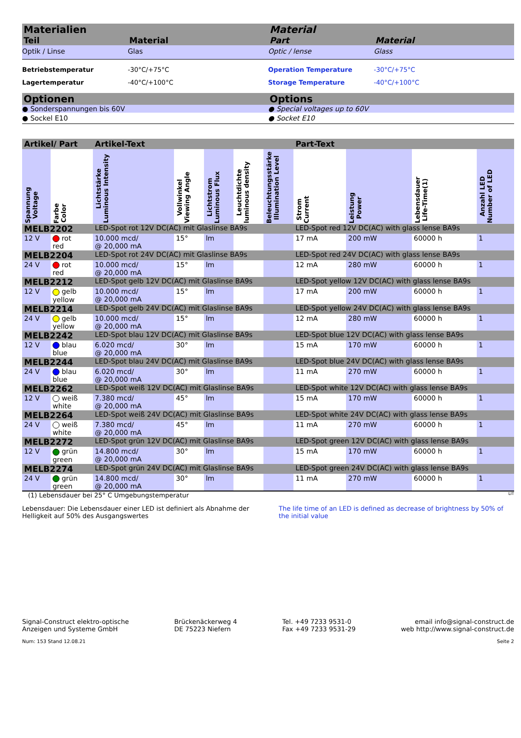Materialien Material
Teil Material Part Material
Optik / Linse Glas Optic / lense Glass
Betriebstemperatur -30°C/+75°C
Lagertemperatur -40°C/+100°C
Operation Temperature -30°C/+75°C
Storage Temperature -40°C/+100°C
Optionen Options
● Sonderspannungen bis 60V ● Special voltages up to 60V
● Sockel E10 ● Socket E10
| Artikel/ Part | | Artikel-Text | | | | | Part-Text | | | |
| Spannung Voltage | Farbe Color | Lichtstärke Luminous Intensity | Vollwinkel Viewing Angle | Lichtstrom Luminous Flux | Leuchtdichte luminous density | Beleuchtungsstärke Illumination Level | Strom Current | Leistung Power | Lebensdauer Life-Time(1) | Anzahl LED Number of LED |
| MELB2202 | | LED-Spot rot 12V DC(AC) mit Glaslinse BA9s | | | | | LED-Spot red 12V DC(AC) with glass lense BA9s | | | |
| 12 V | rot red | 10.000 mcd/ @ 20,000 mA | 15° | lm | | | 17 mA | 200 mW | 60000 h | 1 |
| MELB2204 | | LED-Spot rot 24V DC(AC) mit Glaslinse BA9s | | | | | LED-Spot red 24V DC(AC) with glass lense BA9s | | | |
| 24 V | rot red | 10.000 mcd/ @ 20,000 mA | 15° | lm | | | 12 mA | 280 mW | 60000 h | 1 |
| MELB2212 | | LED-Spot gelb 12V DC(AC) mit Glaslinse BA9s | | | | | LED-Spot yellow 12V DC(AC) with glass lense BA9s | | | |
| 12 V | gelb yellow | 10.000 mcd/ @ 20,000 mA | 15° | lm | | | 17 mA | 200 mW | 60000 h | 1 |
| MELB2214 | | LED-Spot gelb 24V DC(AC) mit Glaslinse BA9s | | | | | LED-Spot yellow 24V DC(AC) with glass lense BA9s | | | |
| 24 V | gelb yellow | 10.000 mcd/ @ 20,000 mA | 15° | lm | | | 12 mA | 280 mW | 60000 h | 1 |
| MELB2242 | | LED-Spot blau 12V DC(AC) mit Glaslinse BA9s | | | | | LED-Spot blue 12V DC(AC) with glass lense BA9s | | | |
| 12 V | blau blue | 6.020 mcd/ @ 20,000 mA | 30° | lm | | | 15 mA | 170 mW | 60000 h | 1 |
| MELB2244 | | LED-Spot blau 24V DC(AC) mit Glaslinse BA9s | | | | | LED-Spot blue 24V DC(AC) with glass lense BA9s | | | |
| 24 V | blau blue | 6.020 mcd/ @ 20,000 mA | 30° | lm | | | 11 mA | 270 mW | 60000 h | 1 |
| MELB2262 | | LED-Spot weiß 12V DC(AC) mit Glaslinse BA9s | | | | | LED-Spot white 12V DC(AC) with glass lense BA9s | | | |
| 12 V | weiß white | 7.380 mcd/ @ 20,000 mA | 45° | lm | | | 15 mA | 170 mW | 60000 h | 1 |
| MELB2264 | | LED-Spot weiß 24V DC(AC) mit Glaslinse BA9s | | | | | LED-Spot white 24V DC(AC) with glass lense BA9s | | | |
| 24 V | weiß white | 7.380 mcd/ @ 20,000 mA | 45° | lm | | | 11 mA | 270 mW | 60000 h | 1 |
| MELB2272 | | LED-Spot grün 12V DC(AC) mit Glaslinse BA9s | | | | | LED-Spot green 12V DC(AC) with glass lense BA9s | | | |
| 12 V | grün green | 14.800 mcd/ @ 20,000 mA | 30° | lm | | | 15 mA | 170 mW | 60000 h | 1 |
| MELB2274 | | LED-Spot grün 24V DC(AC) mit Glaslinse BA9s | | | | | LED-Spot green 24V DC(AC) with glass lense BA9s | | | |
| 24 V | grün green | 14.800 mcd/ @ 20,000 mA | 30° | lm | | | 11 mA | 270 mW | 60000 h | 1 |
(1) Lebensdauer bei 25° C Umgebungstemperatur LIT
Lebensdauer: Die Lebensdauer einer LED ist definiert als Abnahme der Helligkeit auf 50% des Ausgangswertes
The life time of an LED is defined as decrease of brightness by 50% of the initial value
Signal-Construct elektro-optische
Anzeigen und Systeme GmbH
Brückenäckerweg 4
DE 75223 Niefern
Tel. +49 7233 9531-0
Fax +49 7233 9531-29
email info@signal-construct.de
web http://www.signal-construct.de
Num: 153 Stand 12.08.21 Seite 2